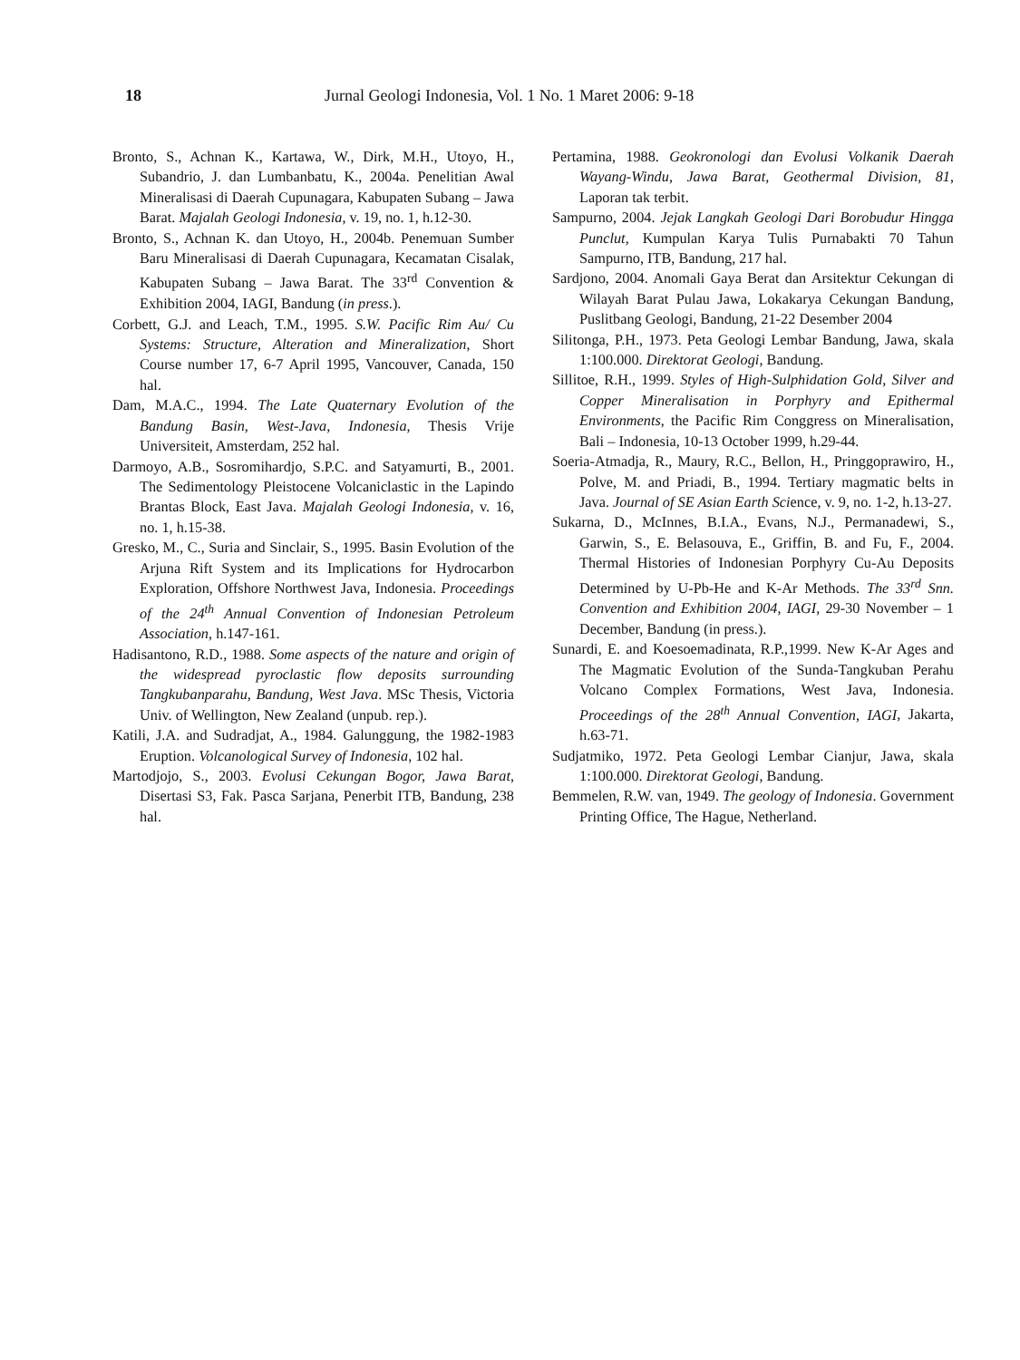18 Jurnal Geologi Indonesia, Vol. 1 No. 1 Maret 2006: 9-18
Bronto, S., Achnan K., Kartawa, W., Dirk, M.H., Utoyo, H., Subandrio, J. dan Lumbanbatu, K., 2004a. Penelitian Awal Mineralisasi di Daerah Cupunagara, Kabupaten Subang – Jawa Barat. Majalah Geologi Indonesia, v. 19, no. 1, h.12-30.
Bronto, S., Achnan K. dan Utoyo, H., 2004b. Penemuan Sumber Baru Mineralisasi di Daerah Cupunagara, Kecamatan Cisalak, Kabupaten Subang – Jawa Barat. The 33<sup>rd</sup> Convention & Exhibition 2004, IAGI, Bandung (in press.).
Corbett, G.J. and Leach, T.M., 1995. S.W. Pacific Rim Au/ Cu Systems: Structure, Alteration and Mineralization, Short Course number 17, 6-7 April 1995, Vancouver, Canada, 150 hal.
Dam, M.A.C., 1994. The Late Quaternary Evolution of the Bandung Basin, West-Java, Indonesia, Thesis Vrije Universiteit, Amsterdam, 252 hal.
Darmoyo, A.B., Sosromihardjo, S.P.C. and Satyamurti, B., 2001. The Sedimentology Pleistocene Volcaniclastic in the Lapindo Brantas Block, East Java. Majalah Geologi Indonesia, v. 16, no. 1, h.15-38.
Gresko, M., C., Suria and Sinclair, S., 1995. Basin Evolution of the Arjuna Rift System and its Implications for Hydrocarbon Exploration, Offshore Northwest Java, Indonesia. Proceedings of the 24<sup>th</sup> Annual Convention of Indonesian Petroleum Association, h.147-161.
Hadisantono, R.D., 1988. Some aspects of the nature and origin of the widespread pyroclastic flow deposits surrounding Tangkubanparahu, Bandung, West Java. MSc Thesis, Victoria Univ. of Wellington, New Zealand (unpub. rep.).
Katili, J.A. and Sudradjat, A., 1984. Galunggung, the 1982-1983 Eruption. Volcanological Survey of Indonesia, 102 hal.
Martodjojo, S., 2003. Evolusi Cekungan Bogor, Jawa Barat, Disertasi S3, Fak. Pasca Sarjana, Penerbit ITB, Bandung, 238 hal.
Pertamina, 1988. Geokronologi dan Evolusi Volkanik Daerah Wayang-Windu, Jawa Barat, Geothermal Division, 81, Laporan tak terbit.
Sampurno, 2004. Jejak Langkah Geologi Dari Borobudur Hingga Punclut, Kumpulan Karya Tulis Purnabakti 70 Tahun Sampurno, ITB, Bandung, 217 hal.
Sardjono, 2004. Anomali Gaya Berat dan Arsitektur Cekungan di Wilayah Barat Pulau Jawa, Lokakarya Cekungan Bandung, Puslitbang Geologi, Bandung, 21-22 Desember 2004
Silitonga, P.H., 1973. Peta Geologi Lembar Bandung, Jawa, skala 1:100.000. Direktorat Geologi, Bandung.
Sillitoe, R.H., 1999. Styles of High-Sulphidation Gold, Silver and Copper Mineralisation in Porphyry and Epithermal Environments, the Pacific Rim Conggress on Mineralisation, Bali – Indonesia, 10-13 October 1999, h.29-44.
Soeria-Atmadja, R., Maury, R.C., Bellon, H., Pringgoprawiro, H., Polve, M. and Priadi, B., 1994. Tertiary magmatic belts in Java. Journal of SE Asian Earth Science, v. 9, no. 1-2, h.13-27.
Sukarna, D., McInnes, B.I.A., Evans, N.J., Permanadewi, S., Garwin, S., E. Belasouva, E., Griffin, B. and Fu, F., 2004. Thermal Histories of Indonesian Porphyry Cu-Au Deposits Determined by U-Pb-He and K-Ar Methods. The 33<sup>rd</sup> Snn. Convention and Exhibition 2004, IAGI, 29-30 November – 1 December, Bandung (in press.).
Sunardi, E. and Koesoemadinata, R.P.,1999. New K-Ar Ages and The Magmatic Evolution of the Sunda-Tangkuban Perahu Volcano Complex Formations, West Java, Indonesia. Proceedings of the 28<sup>th</sup> Annual Convention, IAGI, Jakarta, h.63-71.
Sudjatmiko, 1972. Peta Geologi Lembar Cianjur, Jawa, skala 1:100.000. Direktorat Geologi, Bandung.
Bemmelen, R.W. van, 1949. The geology of Indonesia. Government Printing Office, The Hague, Netherland.